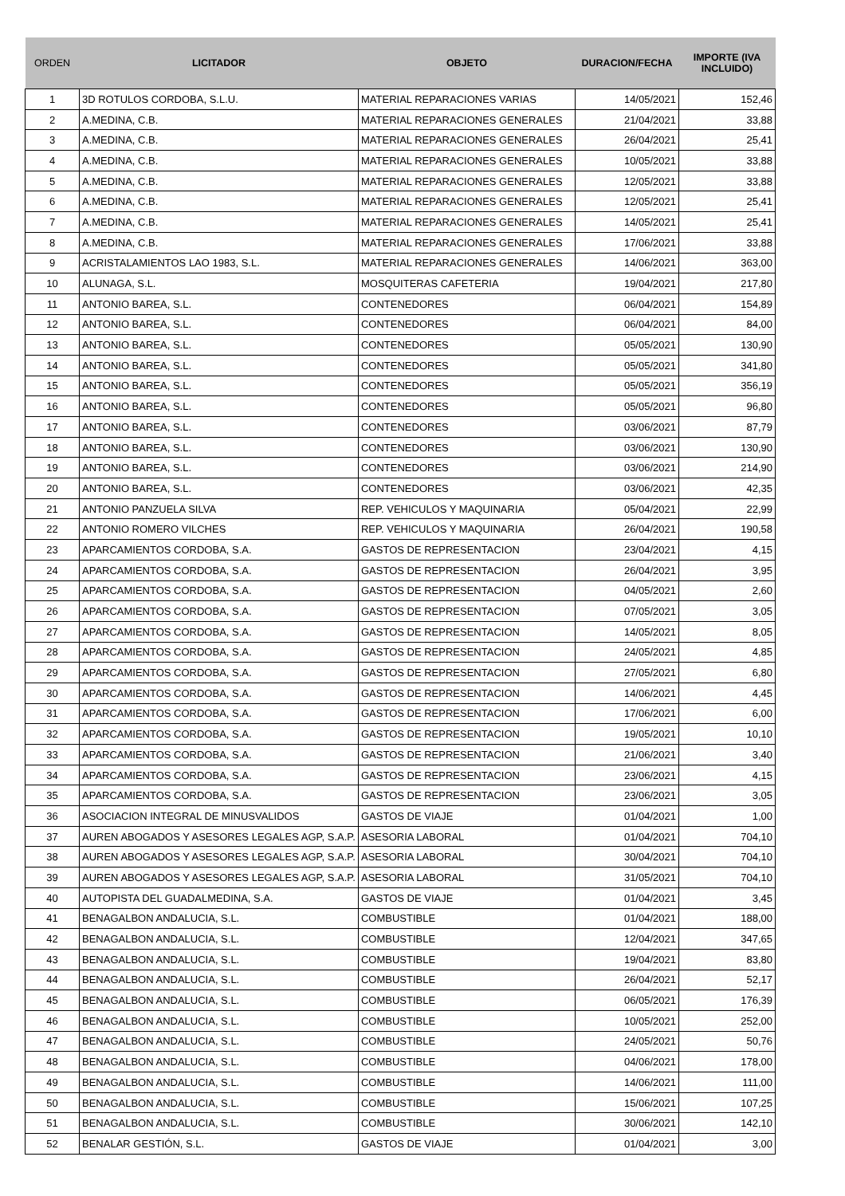| ORDEN | LICITADOR | OBJETO | DURACION/FECHA | IMPORTE (IVA INCLUIDO) |
| --- | --- | --- | --- | --- |
| 1 | 3D ROTULOS CORDOBA, S.L.U. | MATERIAL REPARACIONES VARIAS | 14/05/2021 | 152,46 |
| 2 | A.MEDINA, C.B. | MATERIAL REPARACIONES GENERALES | 21/04/2021 | 33,88 |
| 3 | A.MEDINA, C.B. | MATERIAL REPARACIONES GENERALES | 26/04/2021 | 25,41 |
| 4 | A.MEDINA, C.B. | MATERIAL REPARACIONES GENERALES | 10/05/2021 | 33,88 |
| 5 | A.MEDINA, C.B. | MATERIAL REPARACIONES GENERALES | 12/05/2021 | 33,88 |
| 6 | A.MEDINA, C.B. | MATERIAL REPARACIONES GENERALES | 12/05/2021 | 25,41 |
| 7 | A.MEDINA, C.B. | MATERIAL REPARACIONES GENERALES | 14/05/2021 | 25,41 |
| 8 | A.MEDINA, C.B. | MATERIAL REPARACIONES GENERALES | 17/06/2021 | 33,88 |
| 9 | ACRISTALAMIENTOS LAO 1983, S.L. | MATERIAL REPARACIONES GENERALES | 14/06/2021 | 363,00 |
| 10 | ALUNAGA, S.L. | MOSQUITERAS CAFETERIA | 19/04/2021 | 217,80 |
| 11 | ANTONIO BAREA, S.L. | CONTENEDORES | 06/04/2021 | 154,89 |
| 12 | ANTONIO BAREA, S.L. | CONTENEDORES | 06/04/2021 | 84,00 |
| 13 | ANTONIO BAREA, S.L. | CONTENEDORES | 05/05/2021 | 130,90 |
| 14 | ANTONIO BAREA, S.L. | CONTENEDORES | 05/05/2021 | 341,80 |
| 15 | ANTONIO BAREA, S.L. | CONTENEDORES | 05/05/2021 | 356,19 |
| 16 | ANTONIO BAREA, S.L. | CONTENEDORES | 05/05/2021 | 96,80 |
| 17 | ANTONIO BAREA, S.L. | CONTENEDORES | 03/06/2021 | 87,79 |
| 18 | ANTONIO BAREA, S.L. | CONTENEDORES | 03/06/2021 | 130,90 |
| 19 | ANTONIO BAREA, S.L. | CONTENEDORES | 03/06/2021 | 214,90 |
| 20 | ANTONIO BAREA, S.L. | CONTENEDORES | 03/06/2021 | 42,35 |
| 21 | ANTONIO PANZUELA SILVA | REP. VEHICULOS Y MAQUINARIA | 05/04/2021 | 22,99 |
| 22 | ANTONIO ROMERO VILCHES | REP. VEHICULOS Y MAQUINARIA | 26/04/2021 | 190,58 |
| 23 | APARCAMIENTOS CORDOBA, S.A. | GASTOS DE REPRESENTACION | 23/04/2021 | 4,15 |
| 24 | APARCAMIENTOS CORDOBA, S.A. | GASTOS DE REPRESENTACION | 26/04/2021 | 3,95 |
| 25 | APARCAMIENTOS CORDOBA, S.A. | GASTOS DE REPRESENTACION | 04/05/2021 | 2,60 |
| 26 | APARCAMIENTOS CORDOBA, S.A. | GASTOS DE REPRESENTACION | 07/05/2021 | 3,05 |
| 27 | APARCAMIENTOS CORDOBA, S.A. | GASTOS DE REPRESENTACION | 14/05/2021 | 8,05 |
| 28 | APARCAMIENTOS CORDOBA, S.A. | GASTOS DE REPRESENTACION | 24/05/2021 | 4,85 |
| 29 | APARCAMIENTOS CORDOBA, S.A. | GASTOS DE REPRESENTACION | 27/05/2021 | 6,80 |
| 30 | APARCAMIENTOS CORDOBA, S.A. | GASTOS DE REPRESENTACION | 14/06/2021 | 4,45 |
| 31 | APARCAMIENTOS CORDOBA, S.A. | GASTOS DE REPRESENTACION | 17/06/2021 | 6,00 |
| 32 | APARCAMIENTOS CORDOBA, S.A. | GASTOS DE REPRESENTACION | 19/05/2021 | 10,10 |
| 33 | APARCAMIENTOS CORDOBA, S.A. | GASTOS DE REPRESENTACION | 21/06/2021 | 3,40 |
| 34 | APARCAMIENTOS CORDOBA, S.A. | GASTOS DE REPRESENTACION | 23/06/2021 | 4,15 |
| 35 | APARCAMIENTOS CORDOBA, S.A. | GASTOS DE REPRESENTACION | 23/06/2021 | 3,05 |
| 36 | ASOCIACION INTEGRAL DE MINUSVALIDOS | GASTOS DE VIAJE | 01/04/2021 | 1,00 |
| 37 | AUREN ABOGADOS Y ASESORES LEGALES AGP, S.A.P. | ASESORIA LABORAL | 01/04/2021 | 704,10 |
| 38 | AUREN ABOGADOS Y ASESORES LEGALES AGP, S.A.P. | ASESORIA LABORAL | 30/04/2021 | 704,10 |
| 39 | AUREN ABOGADOS Y ASESORES LEGALES AGP, S.A.P. | ASESORIA LABORAL | 31/05/2021 | 704,10 |
| 40 | AUTOPISTA DEL GUADALMEDINA, S.A. | GASTOS DE VIAJE | 01/04/2021 | 3,45 |
| 41 | BENAGALBON ANDALUCIA, S.L. | COMBUSTIBLE | 01/04/2021 | 188,00 |
| 42 | BENAGALBON ANDALUCIA, S.L. | COMBUSTIBLE | 12/04/2021 | 347,65 |
| 43 | BENAGALBON ANDALUCIA, S.L. | COMBUSTIBLE | 19/04/2021 | 83,80 |
| 44 | BENAGALBON ANDALUCIA, S.L. | COMBUSTIBLE | 26/04/2021 | 52,17 |
| 45 | BENAGALBON ANDALUCIA, S.L. | COMBUSTIBLE | 06/05/2021 | 176,39 |
| 46 | BENAGALBON ANDALUCIA, S.L. | COMBUSTIBLE | 10/05/2021 | 252,00 |
| 47 | BENAGALBON ANDALUCIA, S.L. | COMBUSTIBLE | 24/05/2021 | 50,76 |
| 48 | BENAGALBON ANDALUCIA, S.L. | COMBUSTIBLE | 04/06/2021 | 178,00 |
| 49 | BENAGALBON ANDALUCIA, S.L. | COMBUSTIBLE | 14/06/2021 | 111,00 |
| 50 | BENAGALBON ANDALUCIA, S.L. | COMBUSTIBLE | 15/06/2021 | 107,25 |
| 51 | BENAGALBON ANDALUCIA, S.L. | COMBUSTIBLE | 30/06/2021 | 142,10 |
| 52 | BENALAR GESTIÓN, S.L. | GASTOS DE VIAJE | 01/04/2021 | 3,00 |